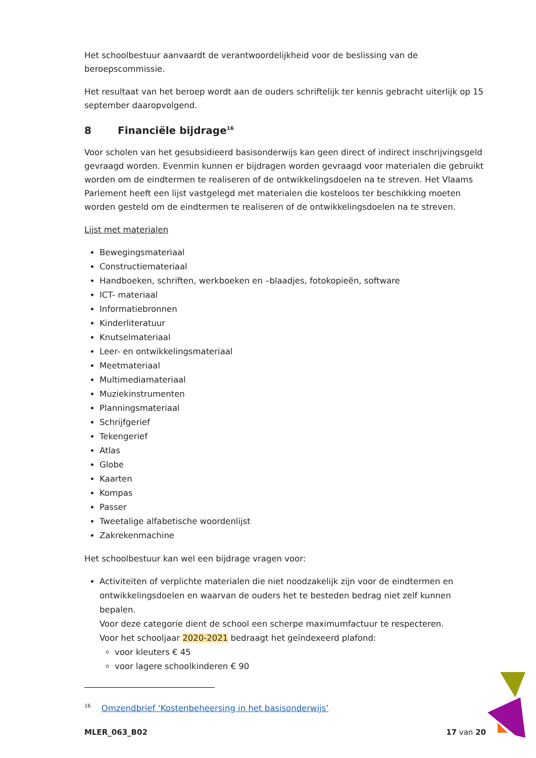Het schoolbestuur aanvaardt de verantwoordelijkheid voor de beslissing van de beroepscommissie.
Het resultaat van het beroep wordt aan de ouders schriftelijk ter kennis gebracht uiterlijk op 15 september daaropvolgend.
8 Financiële bijdrage<sup>16</sup>
Voor scholen van het gesubsidieerd basisonderwijs kan geen direct of indirect inschrijvingsgeld gevraagd worden. Evenmin kunnen er bijdragen worden gevraagd voor materialen die gebruikt worden om de eindtermen te realiseren of de ontwikkelingsdoelen na te streven. Het Vlaams Parlement heeft een lijst vastgelegd met materialen die kosteloos ter beschikking moeten worden gesteld om de eindtermen te realiseren of de ontwikkelingsdoelen na te streven.
Lijst met materialen
Bewegingsmateriaal
Constructiemateriaal
Handboeken, schriften, werkboeken en –blaadjes, fotokopieën, software
ICT- materiaal
Informatiebronnen
Kinderliteratuur
Knutselmateriaal
Leer- en ontwikkelingsmateriaal
Meetmateriaal
Multimediamateriaal
Muziekinstrumenten
Planningsmateriaal
Schrijfgerief
Tekengerief
Atlas
Globe
Kaarten
Kompas
Passer
Tweetalige alfabetische woordenlijst
Zakrekenmachine
Het schoolbestuur kan wel een bijdrage vragen voor:
Activiteiten of verplichte materialen die niet noodzakelijk zijn voor de eindtermen en ontwikkelingsdoelen en waarvan de ouders het te besteden bedrag niet zelf kunnen bepalen.
Voor deze categorie dient de school een scherpe maximumfactuur te respecteren.
Voor het schooljaar 2020-2021 bedraagt het geïndexeerd plafond:
voor kleuters € 45
voor lagere schoolkinderen € 90
<sup>16</sup> Omzendbrief ‘Kostenbeheersing in het basisonderwijs’
MLER_063_B02 17 van 20